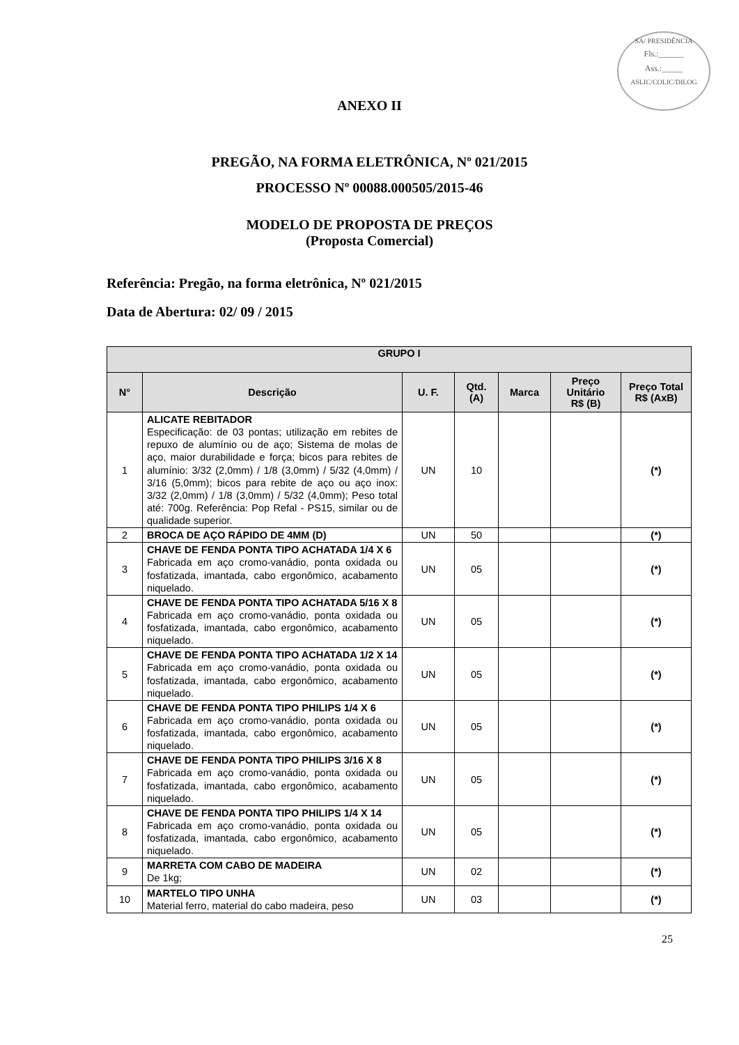SA/ PRESIDÊNCIA
Fls.:______
Ass.:_____
ASLIC/COLIC/DILOG
ANEXO II
PREGÃO, NA FORMA ELETRÔNICA, Nº 021/2015
PROCESSO Nº 00088.000505/2015-46
MODELO DE PROPOSTA DE PREÇOS
(Proposta Comercial)
Referência: Pregão, na forma eletrônica, Nº 021/2015
Data de Abertura: 02/ 09 / 2015
| GRUPO I | | | | | | |
| --- | --- | --- | --- | --- | --- | --- |
| N° | Descrição | U. F. | Qtd. (A) | Marca | Preço Unitário R$ (B) | Preço Total R$ (AxB) |
| 1 | ALICATE REBITADOR Especificação: de 03 pontas; utilização em rebites de repuxo de alumínio ou de aço; Sistema de molas de aço, maior durabilidade e força; bicos para rebites de alumínio: 3/32 (2,0mm) / 1/8 (3,0mm) / 5/32 (4,0mm) / 3/16 (5,0mm); bicos para rebite de aço ou aço inox: 3/32 (2,0mm) / 1/8 (3,0mm) / 5/32 (4,0mm); Peso total até: 700g. Referência: Pop Refal - PS15, similar ou de qualidade superior. | UN | 10 | | | (*) |
| 2 | BROCA DE AÇO RÁPIDO DE 4MM (D) | UN | 50 | | | (*) |
| 3 | CHAVE DE FENDA PONTA TIPO ACHATADA 1/4 X 6 Fabricada em aço cromo-vanádio, ponta oxidada ou fosfatizada, imantada, cabo ergonômico, acabamento niquelado. | UN | 05 | | | (*) |
| 4 | CHAVE DE FENDA PONTA TIPO ACHATADA 5/16 X 8 Fabricada em aço cromo-vanádio, ponta oxidada ou fosfatizada, imantada, cabo ergonômico, acabamento niquelado. | UN | 05 | | | (*) |
| 5 | CHAVE DE FENDA PONTA TIPO ACHATADA 1/2 X 14 Fabricada em aço cromo-vanádio, ponta oxidada ou fosfatizada, imantada, cabo ergonômico, acabamento niquelado. | UN | 05 | | | (*) |
| 6 | CHAVE DE FENDA PONTA TIPO PHILIPS 1/4 X 6 Fabricada em aço cromo-vanádio, ponta oxidada ou fosfatizada, imantada, cabo ergonômico, acabamento niquelado. | UN | 05 | | | (*) |
| 7 | CHAVE DE FENDA PONTA TIPO PHILIPS 3/16 X 8 Fabricada em aço cromo-vanádio, ponta oxidada ou fosfatizada, imantada, cabo ergonômico, acabamento niquelado. | UN | 05 | | | (*) |
| 8 | CHAVE DE FENDA PONTA TIPO PHILIPS 1/4 X 14 Fabricada em aço cromo-vanádio, ponta oxidada ou fosfatizada, imantada, cabo ergonômico, acabamento niquelado. | UN | 05 | | | (*) |
| 9 | MARRETA COM CABO DE MADEIRA De 1kg; | UN | 02 | | | (*) |
| 10 | MARTELO TIPO UNHA Material ferro, material do cabo madeira, peso | UN | 03 | | | (*) |
25